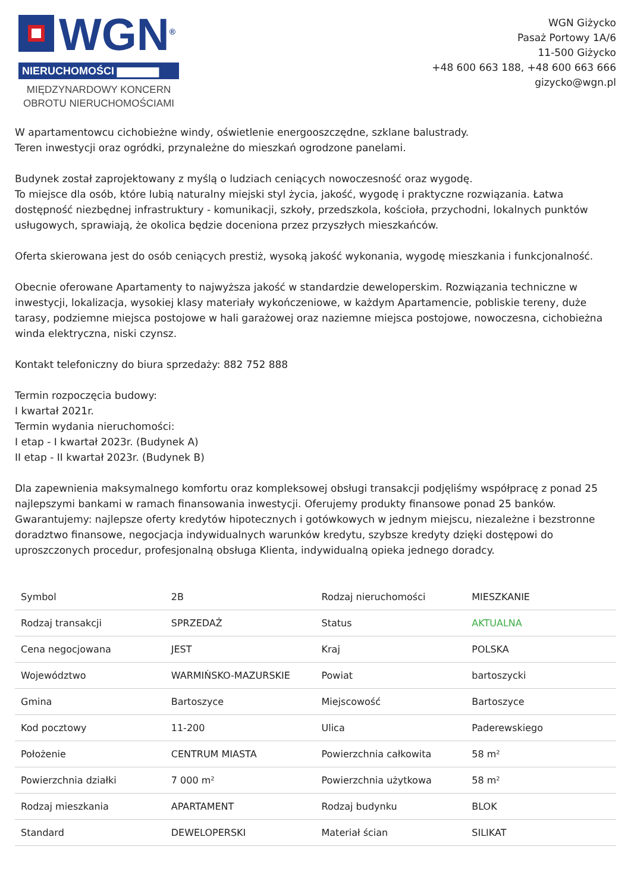WGN<sup>®</sup>
NIERUCHOMOŚCI ▆▆▆▆▆
MIĘDZYNARDOWY KONCERN
OBROTU NIERUCHOMOŚCIAMI
WGN Giżycko
Pasaż Portowy 1A/6
11-500 Giżycko
+48 600 663 188, +48 600 663 666
gizycko@wgn.pl
W apartamentowcu cichobieżne windy, oświetlenie energooszczędne, szklane balustrady.
Teren inwestycji oraz ogródki, przynależne do mieszkań ogrodzone panelami.
Budynek został zaprojektowany z myślą o ludziach ceniących nowoczesność oraz wygodę.
To miejsce dla osób, które lubią naturalny miejski styl życia, jakość, wygodę i praktyczne rozwiązania. Łatwa dostępność niezbędnej infrastruktury - komunikacji, szkoły, przedszkola, kościoła, przychodni, lokalnych punktów usługowych, sprawiają, że okolica będzie doceniona przez przyszłych mieszkańców.
Oferta skierowana jest do osób ceniących prestiż, wysoką jakość wykonania, wygodę mieszkania i funkcjonalność.
Obecnie oferowane Apartamenty to najwyższa jakość w standardzie deweloperskim. Rozwiązania techniczne w inwestycji, lokalizacja, wysokiej klasy materiały wykończeniowe, w każdym Apartamencie, pobliskie tereny, duże tarasy, podziemne miejsca postojowe w hali garażowej oraz naziemne miejsca postojowe, nowoczesna, cichobieżna winda elektryczna, niski czynsz.
Kontakt telefoniczny do biura sprzedaży: 882 752 888
Termin rozpoczęcia budowy:
I kwartał 2021r.
Termin wydania nieruchomości:
I etap - I kwartał 2023r. (Budynek A)
II etap - II kwartał 2023r. (Budynek B)
Dla zapewnienia maksymalnego komfortu oraz kompleksowej obsługi transakcji podjęliśmy współpracę z ponad 25 najlepszymi bankami w ramach finansowania inwestycji. Oferujemy produkty finansowe ponad 25 banków. Gwarantujemy: najlepsze oferty kredytów hipotecznych i gotówkowych w jednym miejscu, niezależne i bezstronne doradztwo finansowe, negocjacja indywidualnych warunków kredytu, szybsze kredyty dzięki dostępowi do uproszczonych procedur, profesjonalną obsługa Klienta, indywidualną opieka jednego doradcy.
| Symbol | 2B | Rodzaj nieruchomości | MIESZKANIE |
| Rodzaj transakcji | SPRZEDAŻ | Status | AKTUALNA |
| Cena negocjowana | JEST | Kraj | POLSKA |
| Województwo | WARMIŃSKO-MAZURSKIE | Powiat | bartoszycki |
| Gmina | Bartoszyce | Miejscowość | Bartoszyce |
| Kod pocztowy | 11-200 | Ulica | Paderewskiego |
| Położenie | CENTRUM MIASTA | Powierzchnia całkowita | 58 m² |
| Powierzchnia działki | 7 000 m² | Powierzchnia użytkowa | 58 m² |
| Rodzaj mieszkania | APARTAMENT | Rodzaj budynku | BLOK |
| Standard | DEWELOPERSKI | Materiał ścian | SILIKAT |